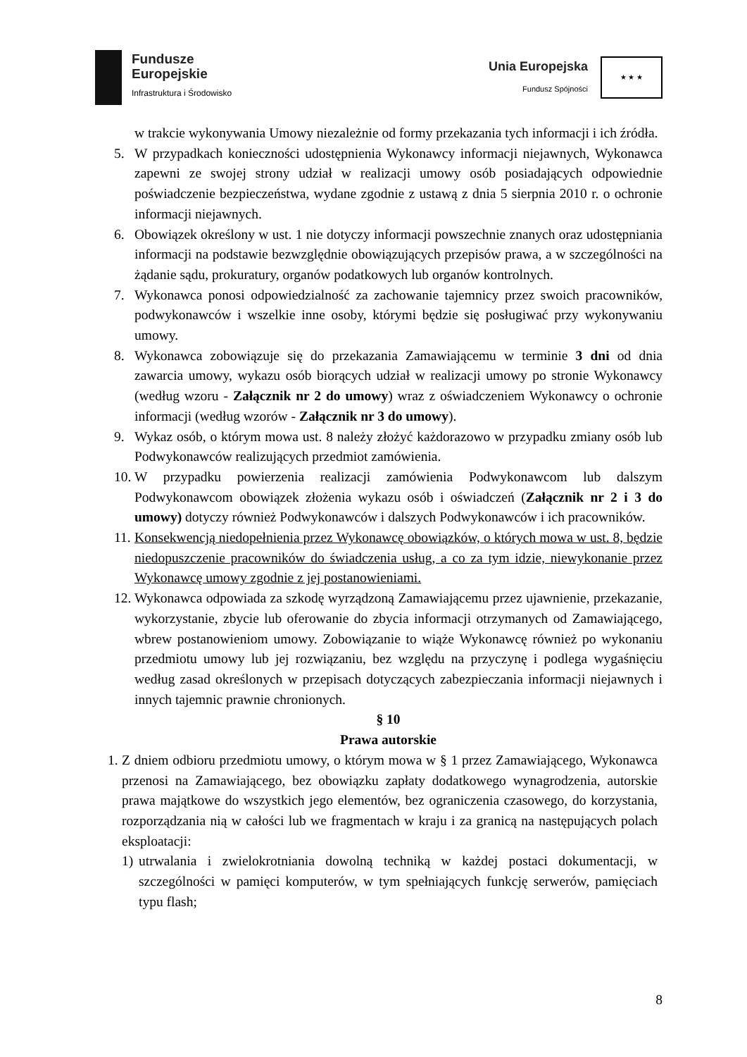Fundusze
Europejskie
Infrastruktura i Środowisko
Unia Europejska
Fundusz Spójności
★ ★ ★
w trakcie wykonywania Umowy niezależnie od formy przekazania tych informacji i ich źródła.
5. W przypadkach konieczności udostępnienia Wykonawcy informacji niejawnych, Wykonawca zapewni ze swojej strony udział w realizacji umowy osób posiadających odpowiednie poświadczenie bezpieczeństwa, wydane zgodnie z ustawą z dnia 5 sierpnia 2010 r. o ochronie informacji niejawnych.
6. Obowiązek określony w ust. 1 nie dotyczy informacji powszechnie znanych oraz udostępniania informacji na podstawie bezwzględnie obowiązujących przepisów prawa, a w szczególności na żądanie sądu, prokuratury, organów podatkowych lub organów kontrolnych.
7. Wykonawca ponosi odpowiedzialność za zachowanie tajemnicy przez swoich pracowników, podwykonawców i wszelkie inne osoby, którymi będzie się posługiwać przy wykonywaniu umowy.
8. Wykonawca zobowiązuje się do przekazania Zamawiającemu w terminie 3 dni od dnia zawarcia umowy, wykazu osób biorących udział w realizacji umowy po stronie Wykonawcy (według wzoru - Załącznik nr 2 do umowy) wraz z oświadczeniem Wykonawcy o ochronie informacji (według wzorów - Załącznik nr 3 do umowy).
9. Wykaz osób, o którym mowa ust. 8 należy złożyć każdorazowo w przypadku zmiany osób lub Podwykonawców realizujących przedmiot zamówienia.
10. W przypadku powierzenia realizacji zamówienia Podwykonawcom lub dalszym Podwykonawcom obowiązek złożenia wykazu osób i oświadczeń (Załącznik nr 2 i 3 do umowy) dotyczy również Podwykonawców i dalszych Podwykonawców i ich pracowników.
11. Konsekwencją niedopełnienia przez Wykonawcę obowiązków, o których mowa w ust. 8, będzie niedopuszczenie pracowników do świadczenia usług, a co za tym idzie, niewykonanie przez Wykonawcę umowy zgodnie z jej postanowieniami.
12. Wykonawca odpowiada za szkodę wyrządzoną Zamawiającemu przez ujawnienie, przekazanie, wykorzystanie, zbycie lub oferowanie do zbycia informacji otrzymanych od Zamawiającego, wbrew postanowieniom umowy. Zobowiązanie to wiąże Wykonawcę również po wykonaniu przedmiotu umowy lub jej rozwiązaniu, bez względu na przyczynę i podlega wygaśnięciu według zasad określonych w przepisach dotyczących zabezpieczania informacji niejawnych i innych tajemnic prawnie chronionych.
§ 10
Prawa autorskie
1. Z dniem odbioru przedmiotu umowy, o którym mowa w § 1 przez Zamawiającego, Wykonawca przenosi na Zamawiającego, bez obowiązku zapłaty dodatkowego wynagrodzenia, autorskie prawa majątkowe do wszystkich jego elementów, bez ograniczenia czasowego, do korzystania, rozporządzania nią w całości lub we fragmentach w kraju i za granicą na następujących polach eksploatacji:
1) utrwalania i zwielokrotniania dowolną techniką w każdej postaci dokumentacji, w szczególności w pamięci komputerów, w tym spełniających funkcję serwerów, pamięciach typu flash;
8